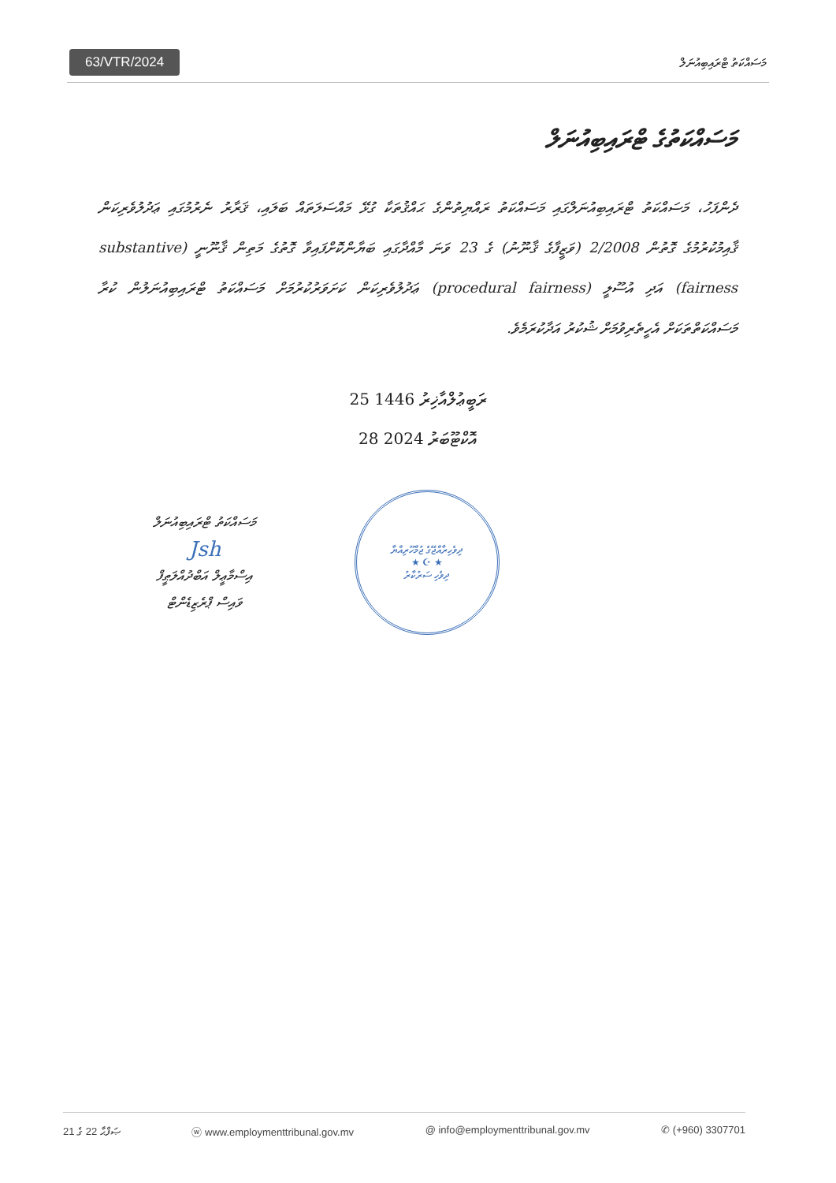63/VTR/2024 މަސައްކަތު ޓްރައިބިއުނަލް
މަސައްކަތުގެ ޓްރައިބިއުނަލް
ދެންފަހު، މަސައްކަތު ޓްރައިބިއުނަލްގައި މަސައްކަތު ރައްޔިތުންގެ ޙައްޤުތަކާ ގުޅޭ މައްސަލަތައް ބަލައި، ޤަރާރު ނެރުމުގައި ޢަދުލުވެރިކަން ޤާއިމުކުރުމުގެ ގޮތުން 2/2008 (ވަޒީފާގެ ޤާނޫނު) ގެ 23 ވަނަ މާއްދާގައި ބަޔާންކޮށްފައިވާ ގޮތުގެ މަތިން ޤާނޫނީ (substantive fairness) އަދި އުސޫލީ (procedural fairness) ޢަދުލުވެރިކަން ކަށަވަރުކުރުމަށް މަސައްކަތު ޓްރައިބިއުނަލުން ކުރާ މަސައްކަތްތަކަށް އެހީތެރިވުމަށް ޝުކުރު އަދާކުރަމެވެ.
25 ރަބީޢުލްއާޚިރު 1446
28 އޮކްޓޫބަރު 2024
މަސައްކަތު ޓްރައިބިއުނަލް
Jsh
އިސްމާޢީލް އަބްދުއްލަޠީފް
ވައިސް ޕްރެޒިޑެންޓް
ދިވެހިރާއްޖޭގެ ޖުމްހޫރިއްޔާ
★ ☪ ★
ދިވެހި ސަރުކާރު
ޞަފްޙާ 22 ގެ 21 ⓦ www.employmenttribunal.gov.mv @ info@employmenttribunal.gov.mv ✆ (+960) 3307701